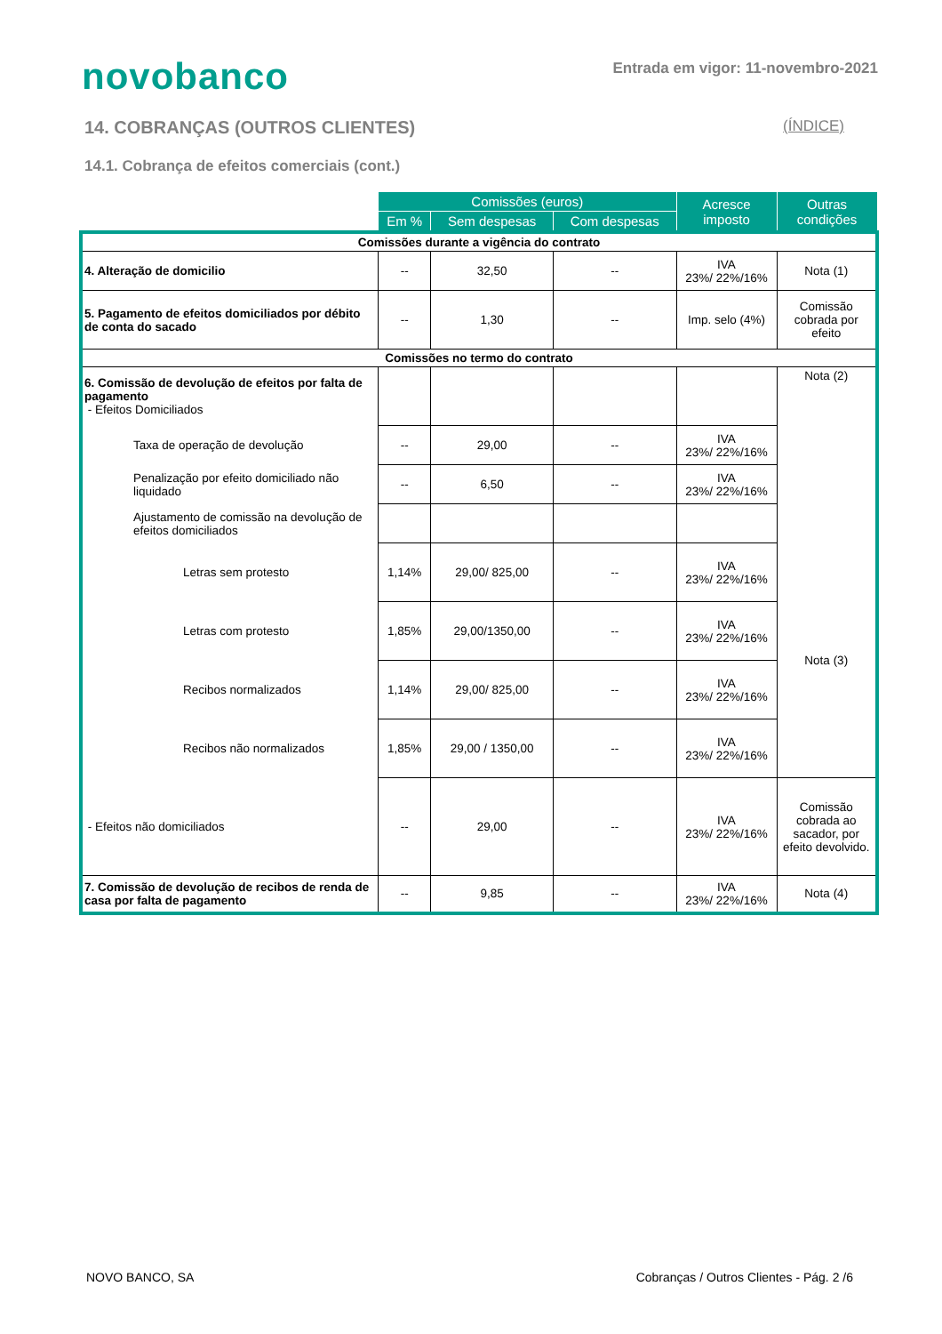novobanco
Entrada em vigor: 11-novembro-2021
14. COBRANÇAS (OUTROS CLIENTES)
(ÍNDICE)
14.1. Cobrança de efeitos comerciais (cont.)
| | Comissões (euros) | | | Acresce imposto | Outras condições |
| --- | --- | --- | --- | --- | --- |
| | Em % | Sem despesas | Com despesas | | |
| Comissões durante a vigência do contrato | | | | | |
| 4. Alteração de domicilio | -- | 32,50 | -- | IVA 23%/ 22%/16% | Nota (1) |
| 5. Pagamento de efeitos domiciliados por débito de conta do sacado | -- | 1,30 | -- | Imp. selo (4%) | Comissão cobrada por efeito |
| Comissões no termo do contrato | | | | | |
| 6. Comissão de devolução de efeitos por falta de pagamento - Efeitos Domiciliados | | | | | Nota (2) |
| Taxa de operação de devolução | -- | 29,00 | -- | IVA 23%/ 22%/16% | |
| Penalização por efeito domiciliado não liquidado | -- | 6,50 | -- | IVA 23%/ 22%/16% | |
| Ajustamento de comissão na devolução de efeitos domiciliados | | | | | |
| Letras sem protesto | 1,14% | 29,00/ 825,00 | -- | IVA 23%/ 22%/16% | Nota (3) |
| Letras com protesto | 1,85% | 29,00/1350,00 | -- | IVA 23%/ 22%/16% | |
| Recibos normalizados | 1,14% | 29,00/ 825,00 | -- | IVA 23%/ 22%/16% | |
| Recibos não normalizados | 1,85% | 29,00 / 1350,00 | -- | IVA 23%/ 22%/16% | |
| - Efeitos não domiciliados | -- | 29,00 | -- | IVA 23%/ 22%/16% | Comissão cobrada ao sacador, por efeito devolvido. |
| 7. Comissão de devolução de recibos de renda de casa por falta de pagamento | -- | 9,85 | -- | IVA 23%/ 22%/16% | Nota (4) |
NOVO BANCO, SA Cobranças / Outros Clientes - Pág. 2 /6